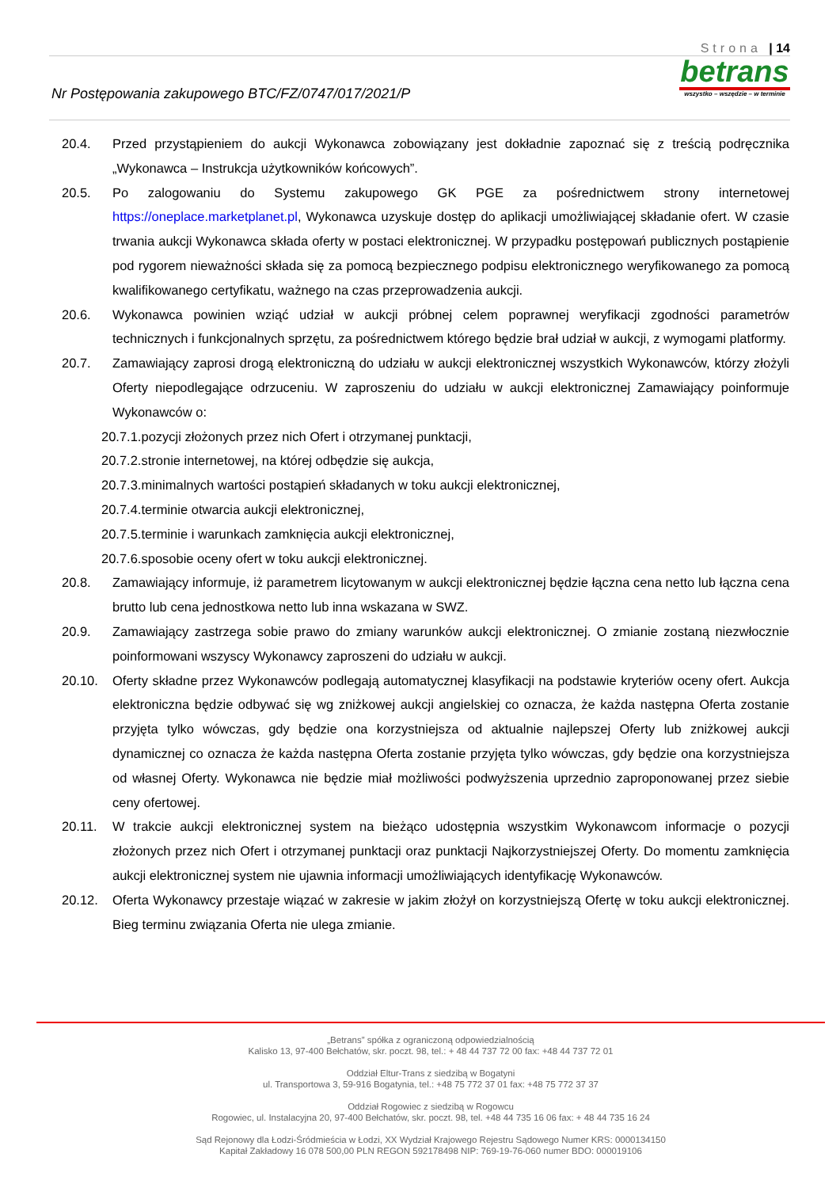Strona | 14
Nr Postępowania zakupowego BTC/FZ/0747/017/2021/P
betrans
wszystko – wszędzie – w terminie
20.4. Przed przystąpieniem do aukcji Wykonawca zobowiązany jest dokładnie zapoznać się z treścią podręcznika „Wykonawca – Instrukcja użytkowników końcowych”.
20.5. Po zalogowaniu do Systemu zakupowego GK PGE za pośrednictwem strony internetowej https://oneplace.marketplanet.pl, Wykonawca uzyskuje dostęp do aplikacji umożliwiającej składanie ofert. W czasie trwania aukcji Wykonawca składa oferty w postaci elektronicznej. W przypadku postępowań publicznych postąpienie pod rygorem nieważności składa się za pomocą bezpiecznego podpisu elektronicznego weryfikowanego za pomocą kwalifikowanego certyfikatu, ważnego na czas przeprowadzenia aukcji.
20.6. Wykonawca powinien wziąć udział w aukcji próbnej celem poprawnej weryfikacji zgodności parametrów technicznych i funkcjonalnych sprzętu, za pośrednictwem którego będzie brał udział w aukcji, z wymogami platformy.
20.7. Zamawiający zaprosi drogą elektroniczną do udziału w aukcji elektronicznej wszystkich Wykonawców, którzy złożyli Oferty niepodlegające odrzuceniu. W zaproszeniu do udziału w aukcji elektronicznej Zamawiający poinformuje Wykonawców o:
20.7.1.pozycji złożonych przez nich Ofert i otrzymanej punktacji,
20.7.2.stronie internetowej, na której odbędzie się aukcja,
20.7.3.minimalnych wartości postąpień składanych w toku aukcji elektronicznej,
20.7.4.terminie otwarcia aukcji elektronicznej,
20.7.5.terminie i warunkach zamknięcia aukcji elektronicznej,
20.7.6.sposobie oceny ofert w toku aukcji elektronicznej.
20.8. Zamawiający informuje, iż parametrem licytowanym w aukcji elektronicznej będzie łączna cena netto lub łączna cena brutto lub cena jednostkowa netto lub inna wskazana w SWZ.
20.9. Zamawiający zastrzega sobie prawo do zmiany warunków aukcji elektronicznej. O zmianie zostaną niezwłocznie poinformowani wszyscy Wykonawcy zaproszeni do udziału w aukcji.
20.10. Oferty składne przez Wykonawców podlegają automatycznej klasyfikacji na podstawie kryteriów oceny ofert. Aukcja elektroniczna będzie odbywać się wg zniżkowej aukcji angielskiej co oznacza, że każda następna Oferta zostanie przyjęta tylko wówczas, gdy będzie ona korzystniejsza od aktualnie najlepszej Oferty lub zniżkowej aukcji dynamicznej co oznacza że każda następna Oferta zostanie przyjęta tylko wówczas, gdy będzie ona korzystniejsza od własnej Oferty. Wykonawca nie będzie miał możliwości podwyższenia uprzednio zaproponowanej przez siebie ceny ofertowej.
20.11. W trakcie aukcji elektronicznej system na bieżąco udostępnia wszystkim Wykonawcom informacje o pozycji złożonych przez nich Ofert i otrzymanej punktacji oraz punktacji Najkorzystniejszej Oferty. Do momentu zamknięcia aukcji elektronicznej system nie ujawnia informacji umożliwiających identyfikację Wykonawców.
20.12. Oferta Wykonawcy przestaje wiązać w zakresie w jakim złożył on korzystniejszą Ofertę w toku aukcji elektronicznej. Bieg terminu związania Oferta nie ulega zmianie.
„Betrans” spółka z ograniczoną odpowiedzialnością
Kalisko 13, 97-400 Bełchatów, skr. poczt. 98, tel.: + 48 44 737 72 00 fax: +48 44 737 72 01
Oddział Eltur-Trans z siedzibą w Bogatyni
ul. Transportowa 3, 59-916 Bogatynia, tel.: +48 75 772 37 01 fax: +48 75 772 37 37
Oddział Rogowiec z siedzibą w Rogowcu
Rogowiec, ul. Instalacyjna 20, 97-400 Bełchatów, skr. poczt. 98, tel. +48 44 735 16 06 fax: + 48 44 735 16 24
Sąd Rejonowy dla Łodzi-Śródmieścia w Łodzi, XX Wydział Krajowego Rejestru Sądowego Numer KRS: 0000134150
Kapitał Zakładowy 16 078 500,00 PLN REGON 592178498 NIP: 769-19-76-060 numer BDO: 000019106